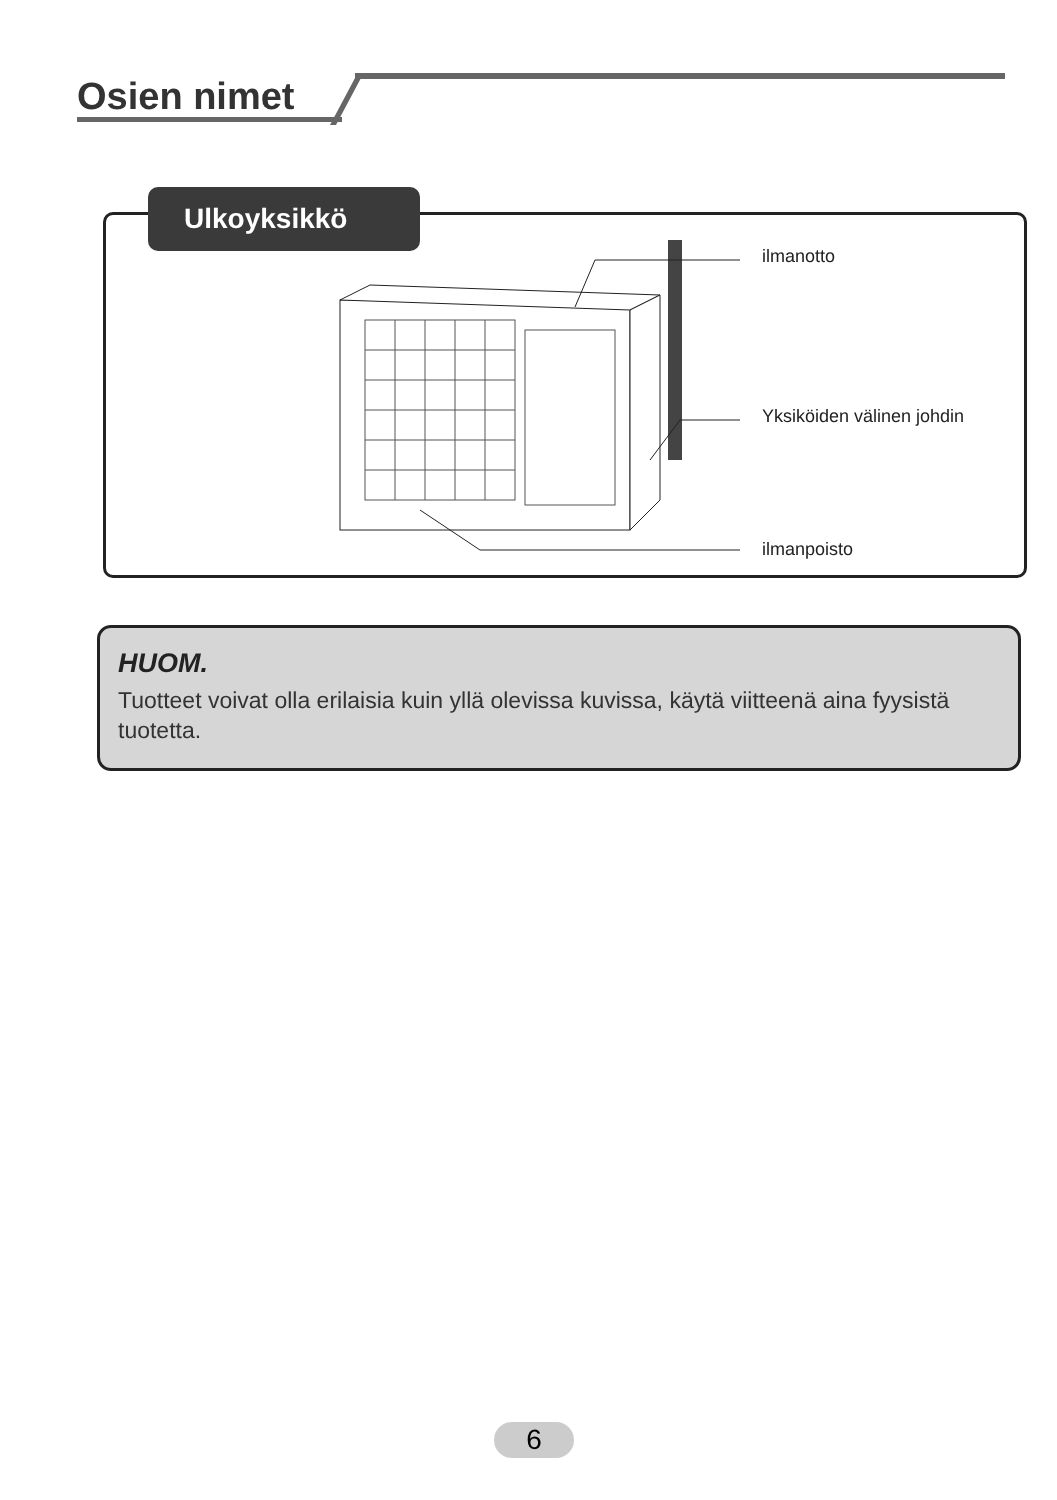Osien nimet
Ulkoyksikkö
ilmanotto
Yksiköiden välinen johdin
ilmanpoisto
HUOM.
Tuotteet voivat olla erilaisia kuin yllä olevissa kuvissa, käytä viitteenä aina fyysistä tuotetta.
6